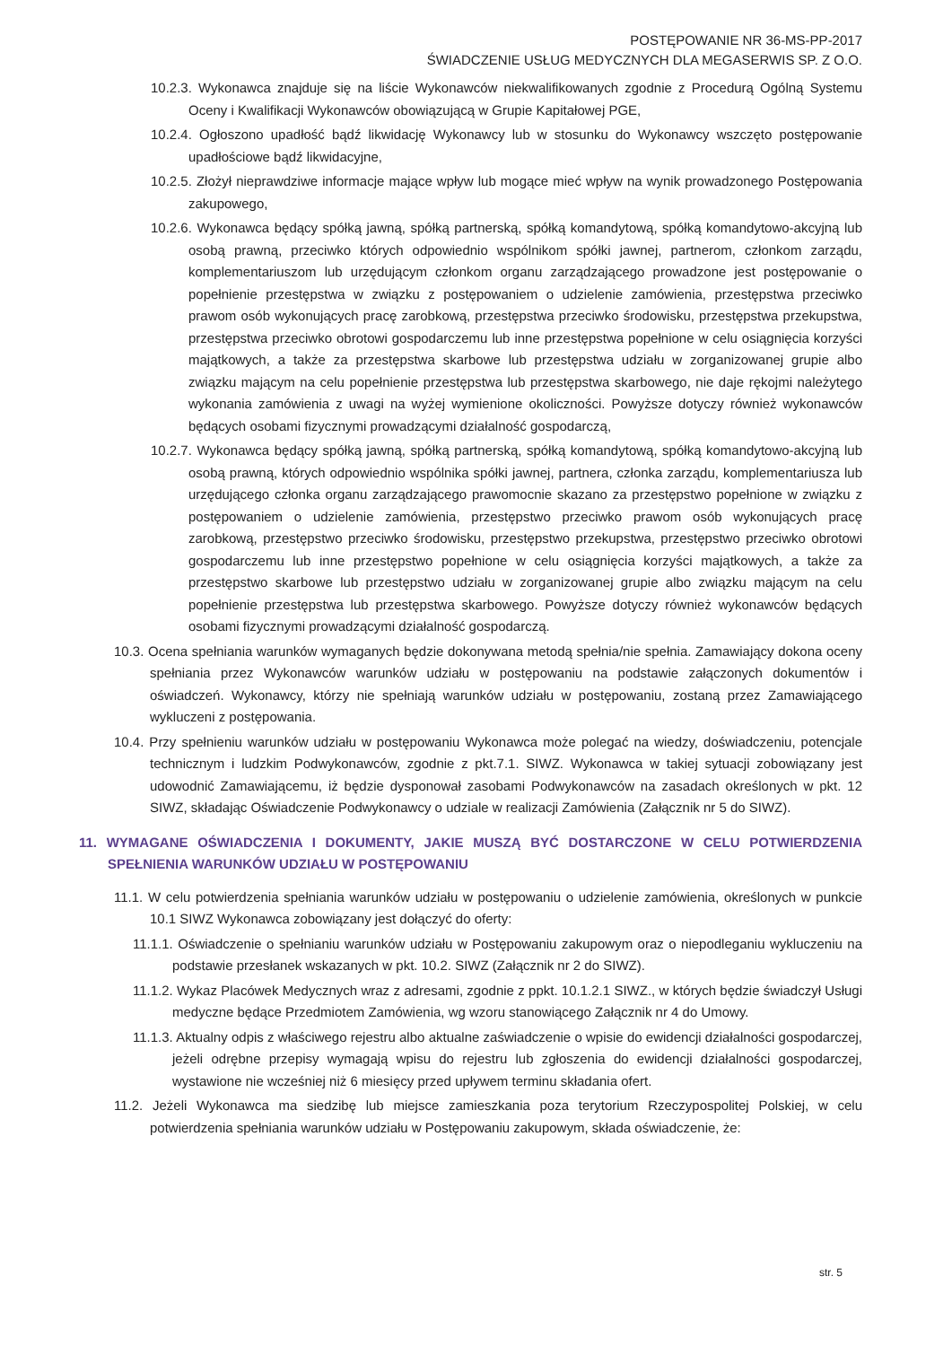POSTĘPOWANIE NR 36-MS-PP-2017
ŚWIADCZENIE USŁUG MEDYCZNYCH DLA MEGASERWIS SP. Z O.O.
10.2.3. Wykonawca znajduje się na liście Wykonawców niekwalifikowanych zgodnie z Procedurą Ogólną Systemu Oceny i Kwalifikacji Wykonawców obowiązującą w Grupie Kapitałowej PGE,
10.2.4. Ogłoszono upadłość bądź likwidację Wykonawcy lub w stosunku do Wykonawcy wszczęto postępowanie upadłościowe bądź likwidacyjne,
10.2.5. Złożył nieprawdziwe informacje mające wpływ lub mogące mieć wpływ na wynik prowadzonego Postępowania zakupowego,
10.2.6. Wykonawca będący spółką jawną, spółką partnerską, spółką komandytową, spółką komandytowo-akcyjną lub osobą prawną, przeciwko których odpowiednio wspólnikom spółki jawnej, partnerom, członkom zarządu, komplementariuszom lub urzędującym członkom organu zarządzającego prowadzone jest postępowanie o popełnienie przestępstwa w związku z postępowaniem o udzielenie zamówienia, przestępstwa przeciwko prawom osób wykonujących pracę zarobkową, przestępstwa przeciwko środowisku, przestępstwa przekupstwa, przestępstwa przeciwko obrotowi gospodarczemu lub inne przestępstwa popełnione w celu osiągnięcia korzyści majątkowych, a także za przestępstwa skarbowe lub przestępstwa udziału w zorganizowanej grupie albo związku mającym na celu popełnienie przestępstwa lub przestępstwa skarbowego, nie daje rękojmi należytego wykonania zamówienia z uwagi na wyżej wymienione okoliczności. Powyższe dotyczy również wykonawców będących osobami fizycznymi prowadzącymi działalność gospodarczą,
10.2.7. Wykonawca będący spółką jawną, spółką partnerską, spółką komandytową, spółką komandytowo-akcyjną lub osobą prawną, których odpowiednio wspólnika spółki jawnej, partnera, członka zarządu, komplementariusza lub urzędującego członka organu zarządzającego prawomocnie skazano za przestępstwo popełnione w związku z postępowaniem o udzielenie zamówienia, przestępstwo przeciwko prawom osób wykonujących pracę zarobkową, przestępstwo przeciwko środowisku, przestępstwo przekupstwa, przestępstwo przeciwko obrotowi gospodarczemu lub inne przestępstwo popełnione w celu osiągnięcia korzyści majątkowych, a także za przestępstwo skarbowe lub przestępstwo udziału w zorganizowanej grupie albo związku mającym na celu popełnienie przestępstwa lub przestępstwa skarbowego. Powyższe dotyczy również wykonawców będących osobami fizycznymi prowadzącymi działalność gospodarczą.
10.3. Ocena spełniania warunków wymaganych będzie dokonywana metodą spełnia/nie spełnia. Zamawiający dokona oceny spełniania przez Wykonawców warunków udziału w postępowaniu na podstawie załączonych dokumentów i oświadczeń. Wykonawcy, którzy nie spełniają warunków udziału w postępowaniu, zostaną przez Zamawiającego wykluczeni z postępowania.
10.4. Przy spełnieniu warunków udziału w postępowaniu Wykonawca może polegać na wiedzy, doświadczeniu, potencjale technicznym i ludzkim Podwykonawców, zgodnie z pkt.7.1. SIWZ. Wykonawca w takiej sytuacji zobowiązany jest udowodnić Zamawiającemu, iż będzie dysponował zasobami Podwykonawców na zasadach określonych w pkt. 12 SIWZ, składając Oświadczenie Podwykonawcy o udziale w realizacji Zamówienia (Załącznik nr 5 do SIWZ).
11. WYMAGANE OŚWIADCZENIA I DOKUMENTY, JAKIE MUSZĄ BYĆ DOSTARCZONE W CELU POTWIERDZENIA SPEŁNIENIA WARUNKÓW UDZIAŁU W POSTĘPOWANIU
11.1. W celu potwierdzenia spełniania warunków udziału w postępowaniu o udzielenie zamówienia, określonych w punkcie 10.1 SIWZ Wykonawca zobowiązany jest dołączyć do oferty:
11.1.1. Oświadczenie o spełnianiu warunków udziału w Postępowaniu zakupowym oraz o niepodleganiu wykluczeniu na podstawie przesłanek wskazanych w pkt. 10.2. SIWZ (Załącznik nr 2 do SIWZ).
11.1.2. Wykaz Placówek Medycznych wraz z adresami, zgodnie z ppkt. 10.1.2.1 SIWZ., w których będzie świadczył Usługi medyczne będące Przedmiotem Zamówienia, wg wzoru stanowiącego Załącznik nr 4 do Umowy.
11.1.3. Aktualny odpis z właściwego rejestru albo aktualne zaświadczenie o wpisie do ewidencji działalności gospodarczej, jeżeli odrębne przepisy wymagają wpisu do rejestru lub zgłoszenia do ewidencji działalności gospodarczej, wystawione nie wcześniej niż 6 miesięcy przed upływem terminu składania ofert.
11.2. Jeżeli Wykonawca ma siedzibę lub miejsce zamieszkania poza terytorium Rzeczypospolitej Polskiej, w celu potwierdzenia spełniania warunków udziału w Postępowaniu zakupowym, składa oświadczenie, że:
str. 5